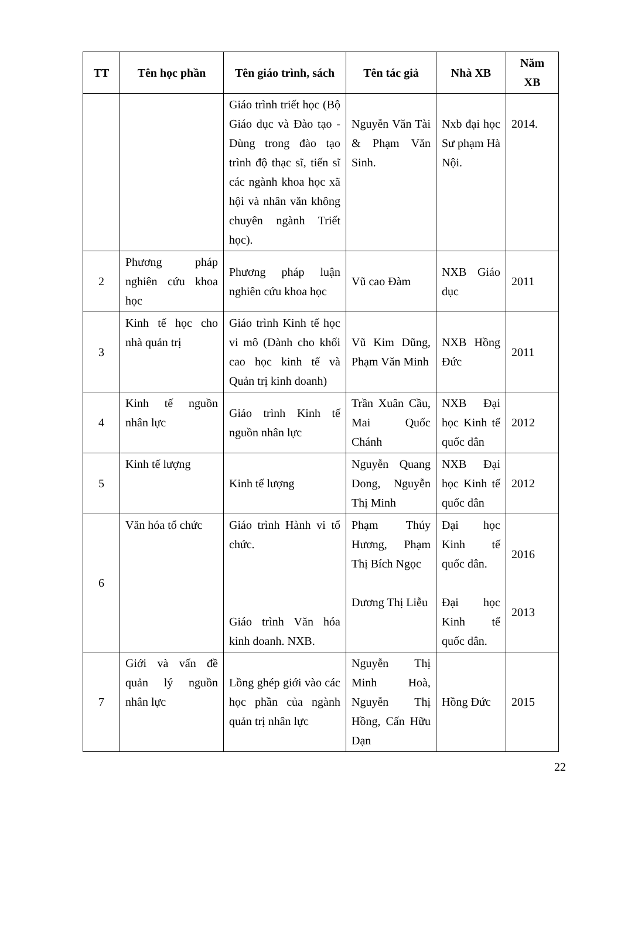| TT | Tên học phần | Tên giáo trình, sách | Tên tác giả | Nhà XB | Năm XB |
| --- | --- | --- | --- | --- | --- |
| | | Giáo trình triết học (Bộ Giáo dục và Đào tạo - Dùng trong đào tạo trình độ thạc sĩ, tiến sĩ các ngành khoa học xã hội và nhân văn không chuyên ngành Triết học). | Nguyễn Văn Tài & Phạm Văn Sinh. | Nxb đại học Sư phạm Hà Nội. | 2014. |
| 2 | Phương pháp nghiên cứu khoa học | Phương pháp luận nghiên cứu khoa học | Vũ cao Đàm | NXB Giáo dục | 2011 |
| 3 | Kinh tế học cho nhà quản trị | Giáo trình Kinh tế học vi mô (Dành cho khối cao học kinh tế và Quản trị kinh doanh) | Vũ Kim Dũng, Phạm Văn Minh | NXB Hồng Đức | 2011 |
| 4 | Kinh tế nguồn nhân lực | Giáo trình Kinh tế nguồn nhân lực | Trần Xuân Cầu, Mai Quốc Chánh | NXB Đại học Kinh tế quốc dân | 2012 |
| 5 | Kinh tế lượng | Kinh tế lượng | Nguyễn Quang Dong, Nguyễn Thị Minh | NXB Đại học Kinh tế quốc dân | 2012 |
| 6 | Văn hóa tổ chức | Giáo trình Hành vi tổ chức. Giáo trình Văn hóa kinh doanh. NXB. | Phạm Thúy Hương, Phạm Thị Bích Ngọc Dương Thị Liễu | Đại học Kinh tế quốc dân. Đại học Kinh tế quốc dân. | 2016 2013 |
| 7 | Giới và vấn đề quản lý nguồn nhân lực | Lồng ghép giới vào các học phần của ngành quản trị nhân lực | Nguyễn Thị Minh Hoà, Nguyễn Thị Hồng, Cấn Hữu Dạn | Hồng Đức | 2015 |
22